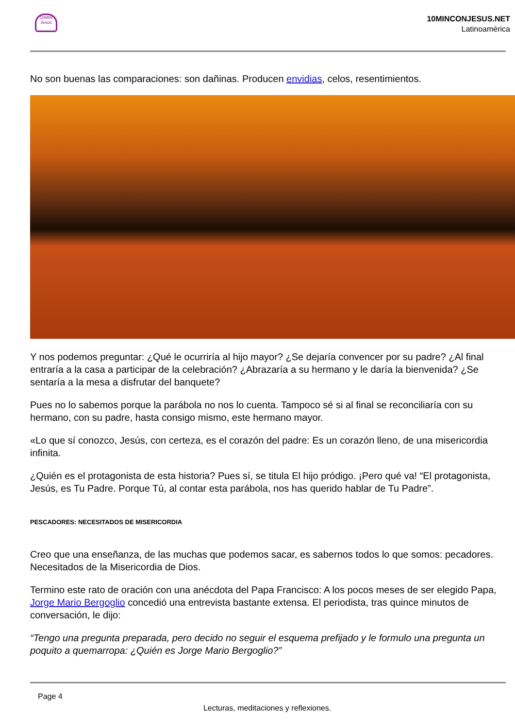10MIN
Jesús
10MINCONJESUS.NET
Latinoamérica
No son buenas las comparaciones: son dañinas. Producen envidias, celos, resentimientos.
Y nos podemos preguntar: ¿Qué le ocurriría al hijo mayor? ¿Se dejaría convencer por su padre? ¿Al final entraría a la casa a participar de la celebración? ¿Abrazaría a su hermano y le daría la bienvenida? ¿Se sentaría a la mesa a disfrutar del banquete?
Pues no lo sabemos porque la parábola no nos lo cuenta. Tampoco sé si al final se reconciliaría con su hermano, con su padre, hasta consigo mismo, este hermano mayor.
«Lo que sí conozco, Jesús, con certeza, es el corazón del padre: Es un corazón lleno, de una misericordia infinita.
¿Quién es el protagonista de esta historia? Pues sí, se titula El hijo pródigo. ¡Pero qué va! “El protagonista, Jesús, es Tu Padre. Porque Tú, al contar esta parábola, nos has querido hablar de Tu Padre”.
PESCADORES: NECESITADOS DE MISERICORDIA
Creo que una enseñanza, de las muchas que podemos sacar, es sabernos todos lo que somos: pecadores. Necesitados de la Misericordia de Dios.
Termino este rato de oración con una anécdota del Papa Francisco: A los pocos meses de ser elegido Papa, Jorge Mario Bergoglio concedió una entrevista bastante extensa. El periodista, tras quince minutos de conversación, le dijo:
“Tengo una pregunta preparada, pero decido no seguir el esquema prefijado y le formulo una pregunta un poquito a quemarropa: ¿Quién es Jorge Mario Bergoglio?”
Page 4
Lecturas, meditaciones y reflexiones.